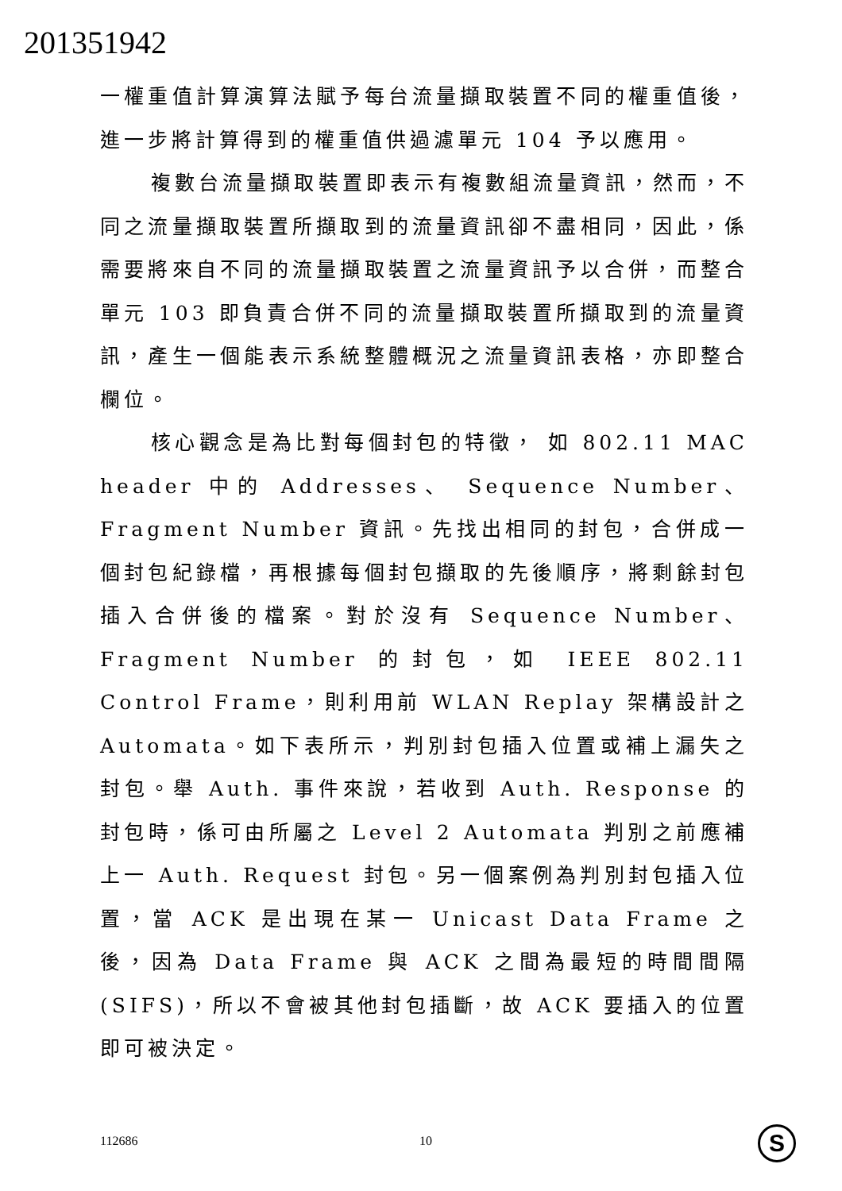201351942
一權重值計算演算法賦予每台流量擷取裝置不同的權重值後，進一步將計算得到的權重值供過濾單元 104 予以應用。
複數台流量擷取裝置即表示有複數組流量資訊，然而，不同之流量擷取裝置所擷取到的流量資訊卻不盡相同，因此，係需要將來自不同的流量擷取裝置之流量資訊予以合併，而整合單元 103 即負責合併不同的流量擷取裝置所擷取到的流量資訊，產生一個能表示系統整體概況之流量資訊表格，亦即整合欄位。
核心觀念是為比對每個封包的特徵， 如 802.11 MAC header 中的 Addresses、 Sequence Number、 Fragment Number 資訊。先找出相同的封包，合併成一個封包紀錄檔，再根據每個封包擷取的先後順序，將剩餘封包插入合併後的檔案。對於沒有 Sequence Number、Fragment Number 的封包，如 IEEE 802.11 Control Frame，則利用前 WLAN Replay 架構設計之 Automata。如下表所示，判別封包插入位置或補上漏失之封包。舉 Auth. 事件來說，若收到 Auth. Response 的封包時，係可由所屬之 Level 2 Automata 判別之前應補上一 Auth. Request 封包。另一個案例為判別封包插入位置，當 ACK 是出現在某一 Unicast Data Frame 之後，因為 Data Frame 與 ACK 之間為最短的時間間隔 (SIFS)，所以不會被其他封包插斷，故 ACK 要插入的位置即可被決定。
112686 10 S